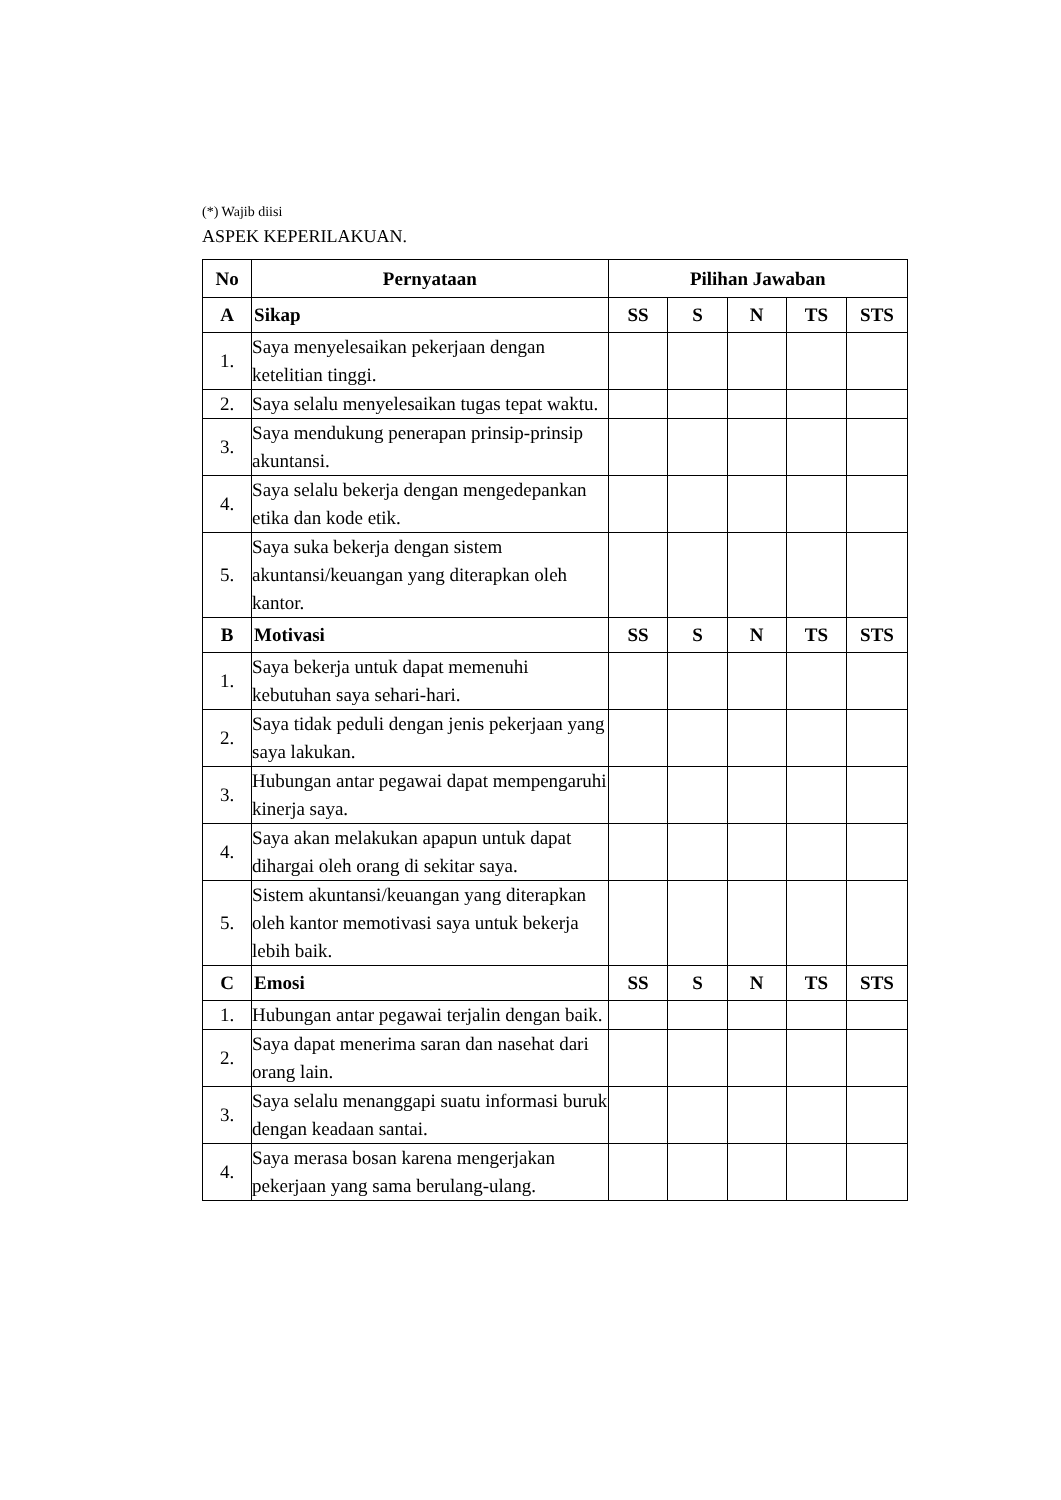(*) Wajib diisi
ASPEK KEPERILAKUAN.
| No | Pernyataan | Pilihan Jawaban | | | | |
| --- | --- | --- | --- | --- | --- | --- |
| A | Sikap | SS | S | N | TS | STS |
| 1. | Saya menyelesaikan pekerjaan dengan ketelitian tinggi. | | | | | |
| 2. | Saya selalu menyelesaikan tugas tepat waktu. | | | | | |
| 3. | Saya mendukung penerapan prinsip-prinsip akuntansi. | | | | | |
| 4. | Saya selalu bekerja dengan mengedepankan etika dan kode etik. | | | | | |
| 5. | Saya suka bekerja dengan sistem akuntansi/keuangan yang diterapkan oleh kantor. | | | | | |
| B | Motivasi | SS | S | N | TS | STS |
| 1. | Saya bekerja untuk dapat memenuhi kebutuhan saya sehari-hari. | | | | | |
| 2. | Saya tidak peduli dengan jenis pekerjaan yang saya lakukan. | | | | | |
| 3. | Hubungan antar pegawai dapat mempengaruhi kinerja saya. | | | | | |
| 4. | Saya akan melakukan apapun untuk dapat dihargai oleh orang di sekitar saya. | | | | | |
| 5. | Sistem akuntansi/keuangan yang diterapkan oleh kantor memotivasi saya untuk bekerja lebih baik. | | | | | |
| C | Emosi | SS | S | N | TS | STS |
| 1. | Hubungan antar pegawai terjalin dengan baik. | | | | | |
| 2. | Saya dapat menerima saran dan nasehat dari orang lain. | | | | | |
| 3. | Saya selalu menanggapi suatu informasi buruk dengan keadaan santai. | | | | | |
| 4. | Saya merasa bosan karena mengerjakan pekerjaan yang sama berulang-ulang. | | | | | |